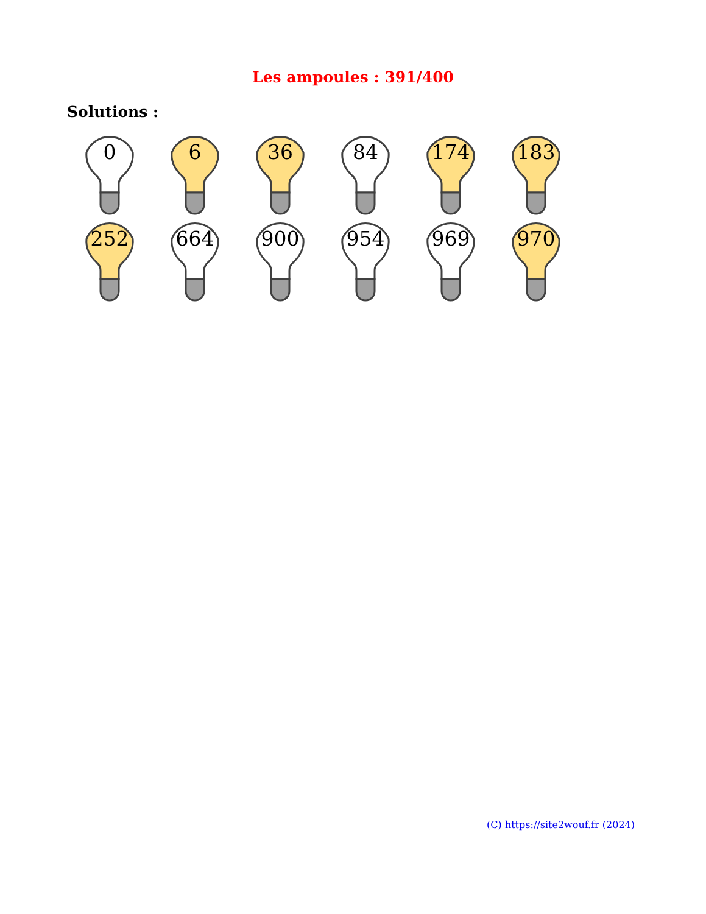Les ampoules : 391/400
Solutions :
0
6
36
84
174
183
252
664
900
954
969
970
(C) https://site2wouf.fr (2024)